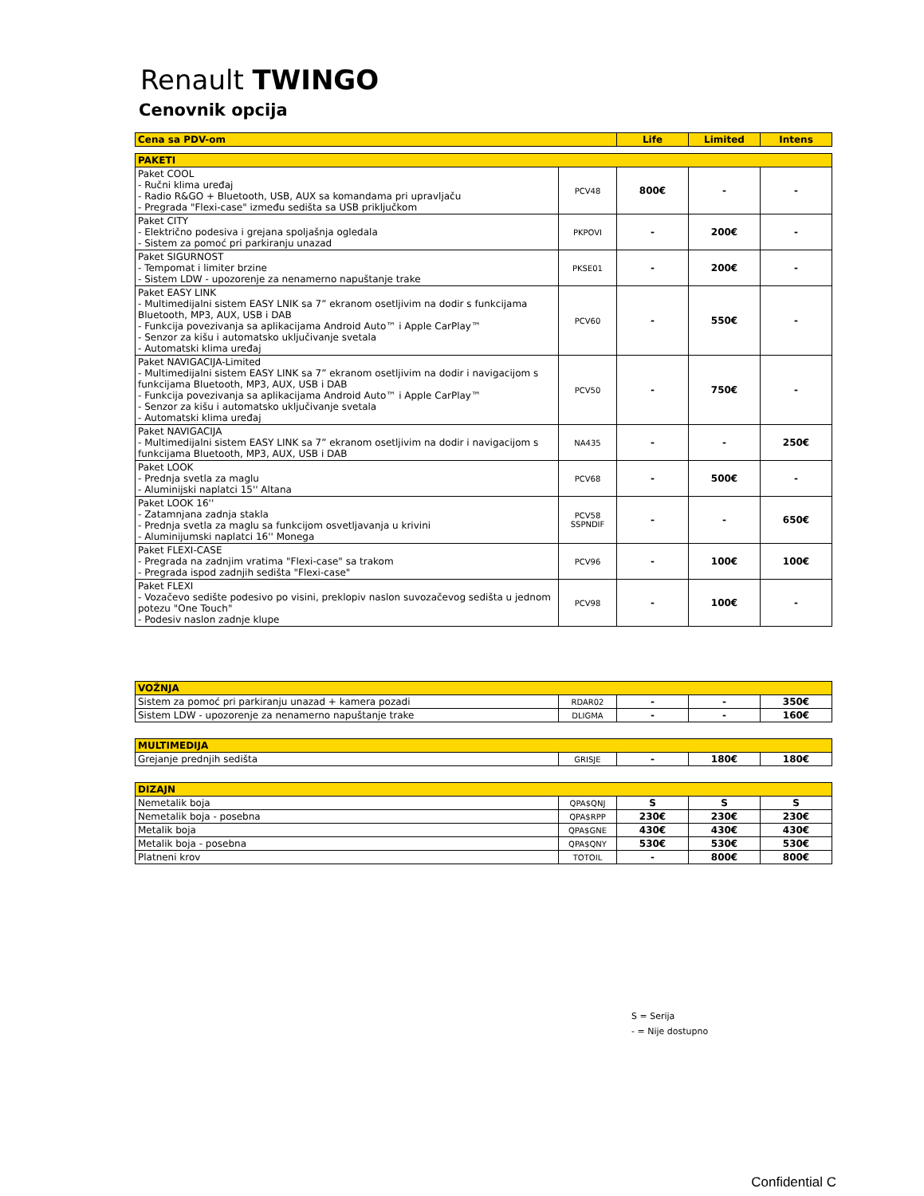Renault TWINGO
Cenovnik opcija
| Cena sa PDV-om | | Life | Limited | Intens |
| --- | --- | --- | --- | --- |
| PAKETI | | | | |
| Paket COOL - Ručni klima uređaj - Radio R&GO + Bluetooth, USB, AUX sa komandama pri upravljaču - Pregrada "Flexi-case" između sedišta sa USB priključkom | PCV48 | 800€ | - | - |
| Paket CITY - Električno podesiva i grejana spoljašnja ogledala - Sistem za pomoć pri parkiranju unazad | PKPOVI | - | 200€ | - |
| Paket SIGURNOST - Tempomat i limiter brzine - Sistem LDW - upozorenje za nenamerno napuštanje trake | PKSE01 | - | 200€ | - |
| Paket EASY LINK - Multimedijalni sistem EASY LNIK sa 7” ekranom osetljivim na dodir s funkcijama Bluetooth, MP3, AUX, USB i DAB - Funkcija povezivanja sa aplikacijama Android Auto™ i Apple CarPlay™ - Senzor za kišu i automatsko uključivanje svetala - Automatski klima uređaj | PCV60 | - | 550€ | - |
| Paket NAVIGACIJA-Limited - Multimedijalni sistem EASY LINK sa 7” ekranom osetljivim na dodir i navigacijom s funkcijama Bluetooth, MP3, AUX, USB i DAB - Funkcija povezivanja sa aplikacijama Android Auto™ i Apple CarPlay™ - Senzor za kišu i automatsko uključivanje svetala - Automatski klima uređaj | PCV50 | - | 750€ | - |
| Paket NAVIGACIJA - Multimedijalni sistem EASY LINK sa 7” ekranom osetljivim na dodir i navigacijom s funkcijama Bluetooth, MP3, AUX, USB i DAB | NA435 | - | - | 250€ |
| Paket LOOK - Prednja svetla za maglu - Aluminijski naplatci 15'' Altana | PCV68 | - | 500€ | - |
| Paket LOOK 16'' - Zatamnjana zadnja stakla - Prednja svetla za maglu sa funkcijom osvetljavanja u krivini - Aluminijumski naplatci 16'' Monega | PCV58 SSPNDIF | - | - | 650€ |
| Paket FLEXI-CASE - Pregrada na zadnjim vratima "Flexi-case" sa trakom - Pregrada ispod zadnjih sedišta "Flexi-case" | PCV96 | - | 100€ | 100€ |
| Paket FLEXI - Vozačevo sedište podesivo po visini, preklopiv naslon suvozačevog sedišta u jednom potezu "One Touch" - Podesiv naslon zadnje klupe | PCV98 | - | 100€ | - |
| VOŽNJA | | | | |
| Sistem za pomoć pri parkiranju unazad + kamera pozadi | RDAR02 | - | - | 350€ |
| Sistem LDW - upozorenje za nenamerno napuštanje trake | DLIGMA | - | - | 160€ |
| MULTIMEDIJA | | | | |
| Grejanje prednjih sedišta | GRISJE | - | 180€ | 180€ |
| DIZAJN | | | | |
| Nemetalik boja | QPA$QNJ | S | S | S |
| Nemetalik boja - posebna | QPA$RPP | 230€ | 230€ | 230€ |
| Metalik boja | QPA$GNE | 430€ | 430€ | 430€ |
| Metalik boja - posebna | QPA$QNY | 530€ | 530€ | 530€ |
| Platneni krov | TOTOIL | - | 800€ | 800€ |
S = Serija
- = Nije dostupno
Confidential C